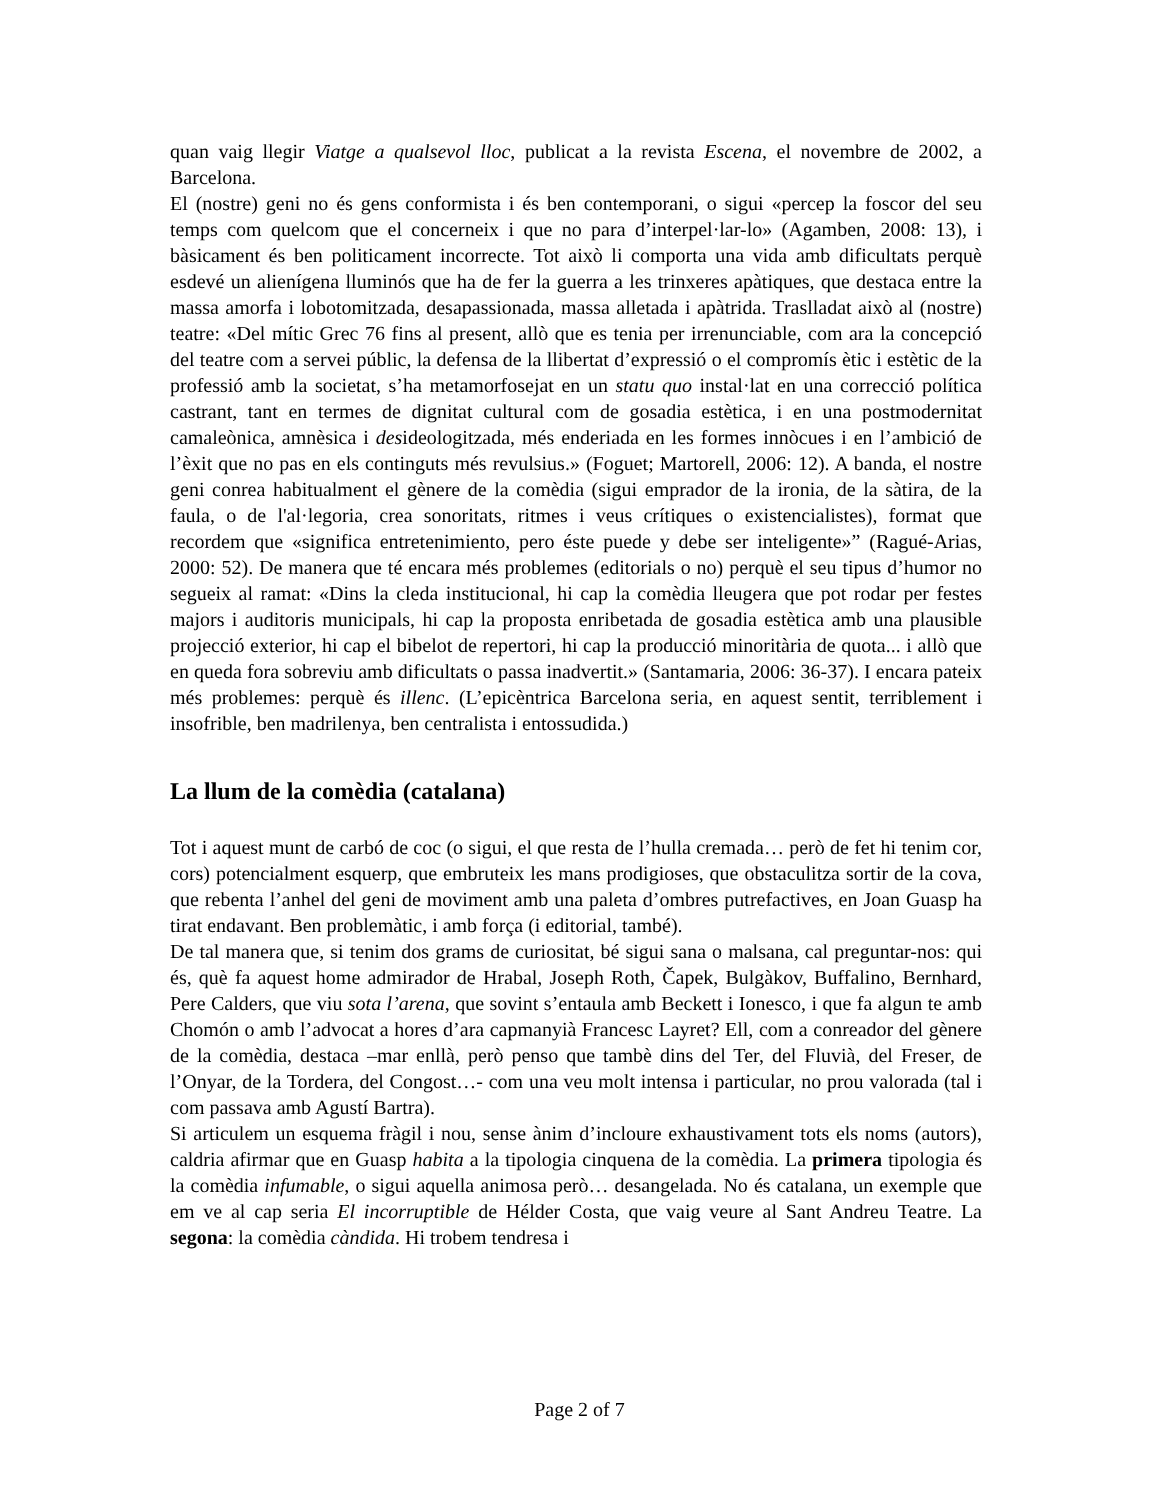quan vaig llegir Viatge a qualsevol lloc, publicat a la revista Escena, el novembre de 2002, a Barcelona.
El (nostre) geni no és gens conformista i és ben contemporani, o sigui «percep la foscor del seu temps com quelcom que el concerneix i que no para d’interpel·lar-lo» (Agamben, 2008: 13), i bàsicament és ben politicament incorrecte. Tot això li comporta una vida amb dificultats perquè esdevé un alienígena lluminós que ha de fer la guerra a les trinxeres apàtiques, que destaca entre la massa amorfa i lobotomitzada, desapassionada, massa alletada i apàtrida. Traslladat això al (nostre) teatre: «Del mític Grec 76 fins al present, allò que es tenia per irrenunciable, com ara la concepció del teatre com a servei públic, la defensa de la llibertat d’expressió o el compromís ètic i estètic de la professió amb la societat, s’ha metamorfosejat en un statu quo instal·lat en una correcció política castrant, tant en termes de dignitat cultural com de gosadia estètica, i en una postmodernitat camaleònica, amnèsica i desideologitzada, més enderiada en les formes innòcues i en l’ambició de l’èxit que no pas en els continguts més revulsius.» (Foguet; Martorell, 2006: 12). A banda, el nostre geni conrea habitualment el gènere de la comèdia (sigui emprador de la ironia, de la sàtira, de la faula, o de l'al·legoria, crea sonoritats, ritmes i veus crítiques o existencialistes), format que recordem que «significa entretenimiento, pero éste puede y debe ser inteligente»” (Ragué-Arias, 2000: 52). De manera que té encara més problemes (editorials o no) perquè el seu tipus d’humor no segueix al ramat: «Dins la cleda institucional, hi cap la comèdia lleugera que pot rodar per festes majors i auditoris municipals, hi cap la proposta enribetada de gosadia estètica amb una plausible projecció exterior, hi cap el bibelot de repertori, hi cap la producció minoritària de quota... i allò que en queda fora sobreviu amb dificultats o passa inadvertit.» (Santamaria, 2006: 36-37). I encara pateix més problemes: perquè és illenc. (L’epicèntrica Barcelona seria, en aquest sentit, terriblement i insofrible, ben madrilenya, ben centralista i entossudida.)
La llum de la comèdia (catalana)
Tot i aquest munt de carbó de coc (o sigui, el que resta de l’hulla cremada… però de fet hi tenim cor, cors) potencialment esquerp, que embruteix les mans prodigioses, que obstaculitza sortir de la cova, que rebenta l’anhel del geni de moviment amb una paleta d’ombres putrefactives, en Joan Guasp ha tirat endavant. Ben problemàtic, i amb força (i editorial, també).
De tal manera que, si tenim dos grams de curiositat, bé sigui sana o malsana, cal preguntar-nos: qui és, què fa aquest home admirador de Hrabal, Joseph Roth, Čapek, Bulgàkov, Buffalino, Bernhard, Pere Calders, que viu sota l’arena, que sovint s’entaula amb Beckett i Ionesco, i que fa algun te amb Chomón o amb l’advocat a hores d’ara capmanyià Francesc Layret? Ell, com a conreador del gènere de la comèdia, destaca –mar enllà, però penso que tambè dins del Ter, del Fluvià, del Freser, de l’Onyar, de la Tordera, del Congost…- com una veu molt intensa i particular, no prou valorada (tal i com passava amb Agustí Bartra).
Si articulem un esquema fràgil i nou, sense ànim d’incloure exhaustivament tots els noms (autors), caldria afirmar que en Guasp habita a la tipologia cinquena de la comèdia. La primera tipologia és la comèdia infumable, o sigui aquella animosa però… desangelada. No és catalana, un exemple que em ve al cap seria El incorruptible de Hélder Costa, que vaig veure al Sant Andreu Teatre. La segona: la comèdia càndida. Hi trobem tendresa i
Page 2 of 7